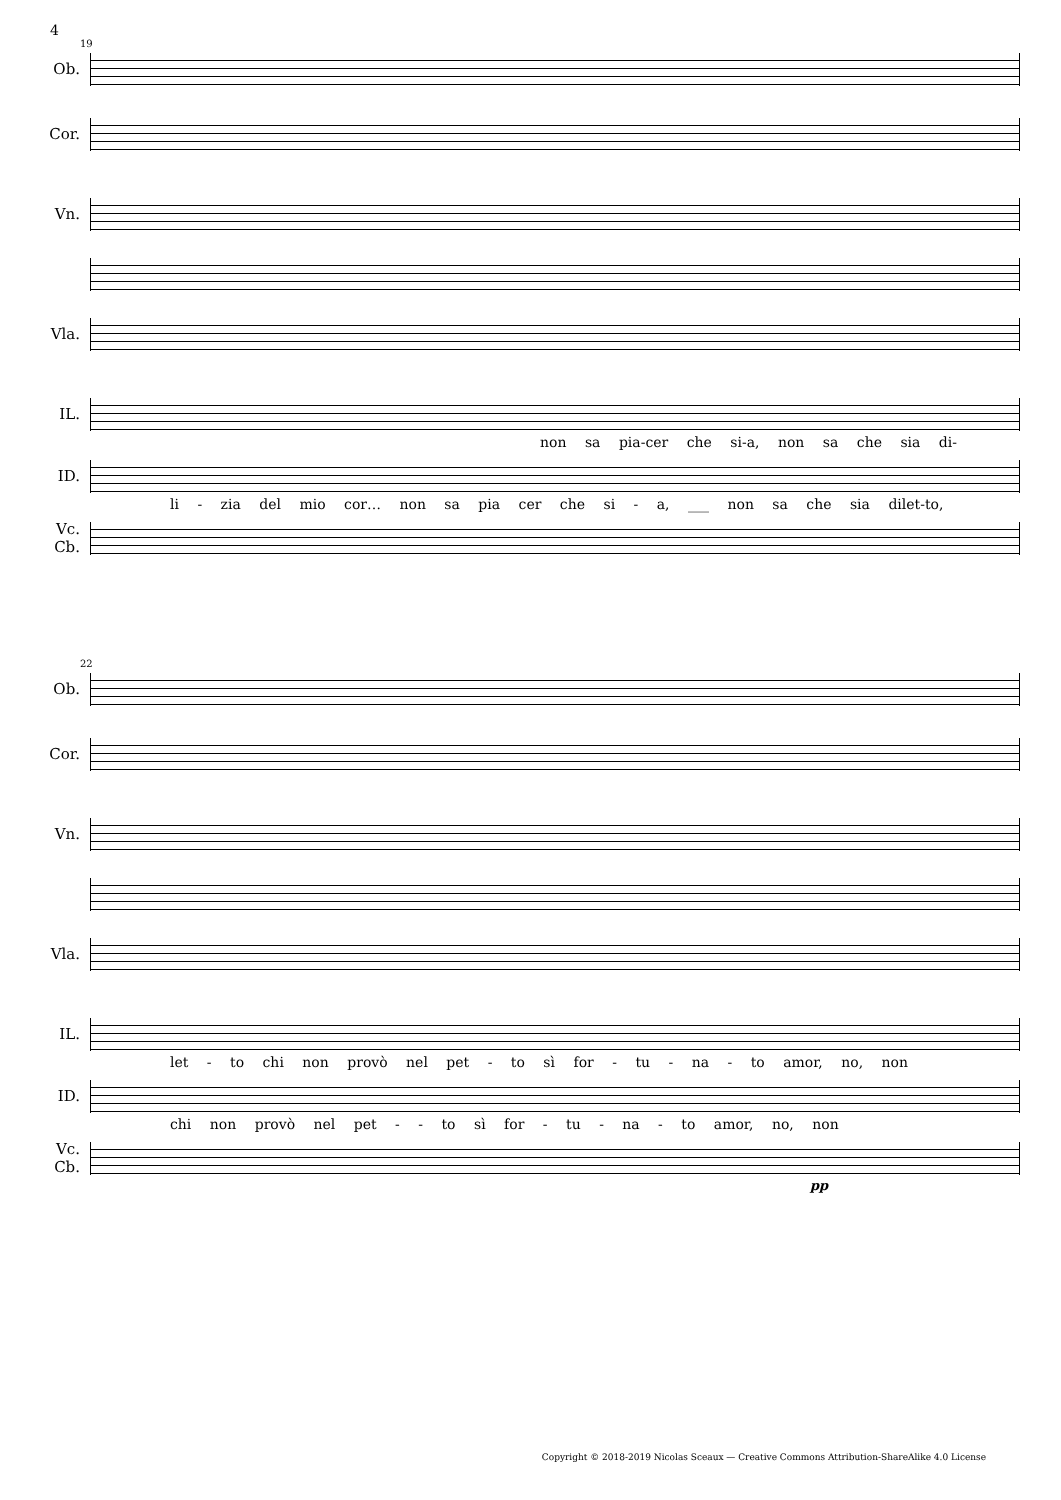4
19
Ob.
Cor.
Vn.
Vla.
IL.
non sa pia-cer che si-a, non sa che sia di-
ID.
li - zia del mio cor… non sa pia cer che si - a, ___ non sa che sia dilet-to,
Vc.
Cb.
22
Ob.
Cor.
Vn.
Vla.
IL.
let - to chi non provò nel pet - to sì for - tu - na - to amor, no, non
ID.
chi non provò nel pet - - to sì for - tu - na - to amor, no, non
Vc.
Cb.
pp
Copyright © 2018-2019 Nicolas Sceaux — Creative Commons Attribution-ShareAlike 4.0 License